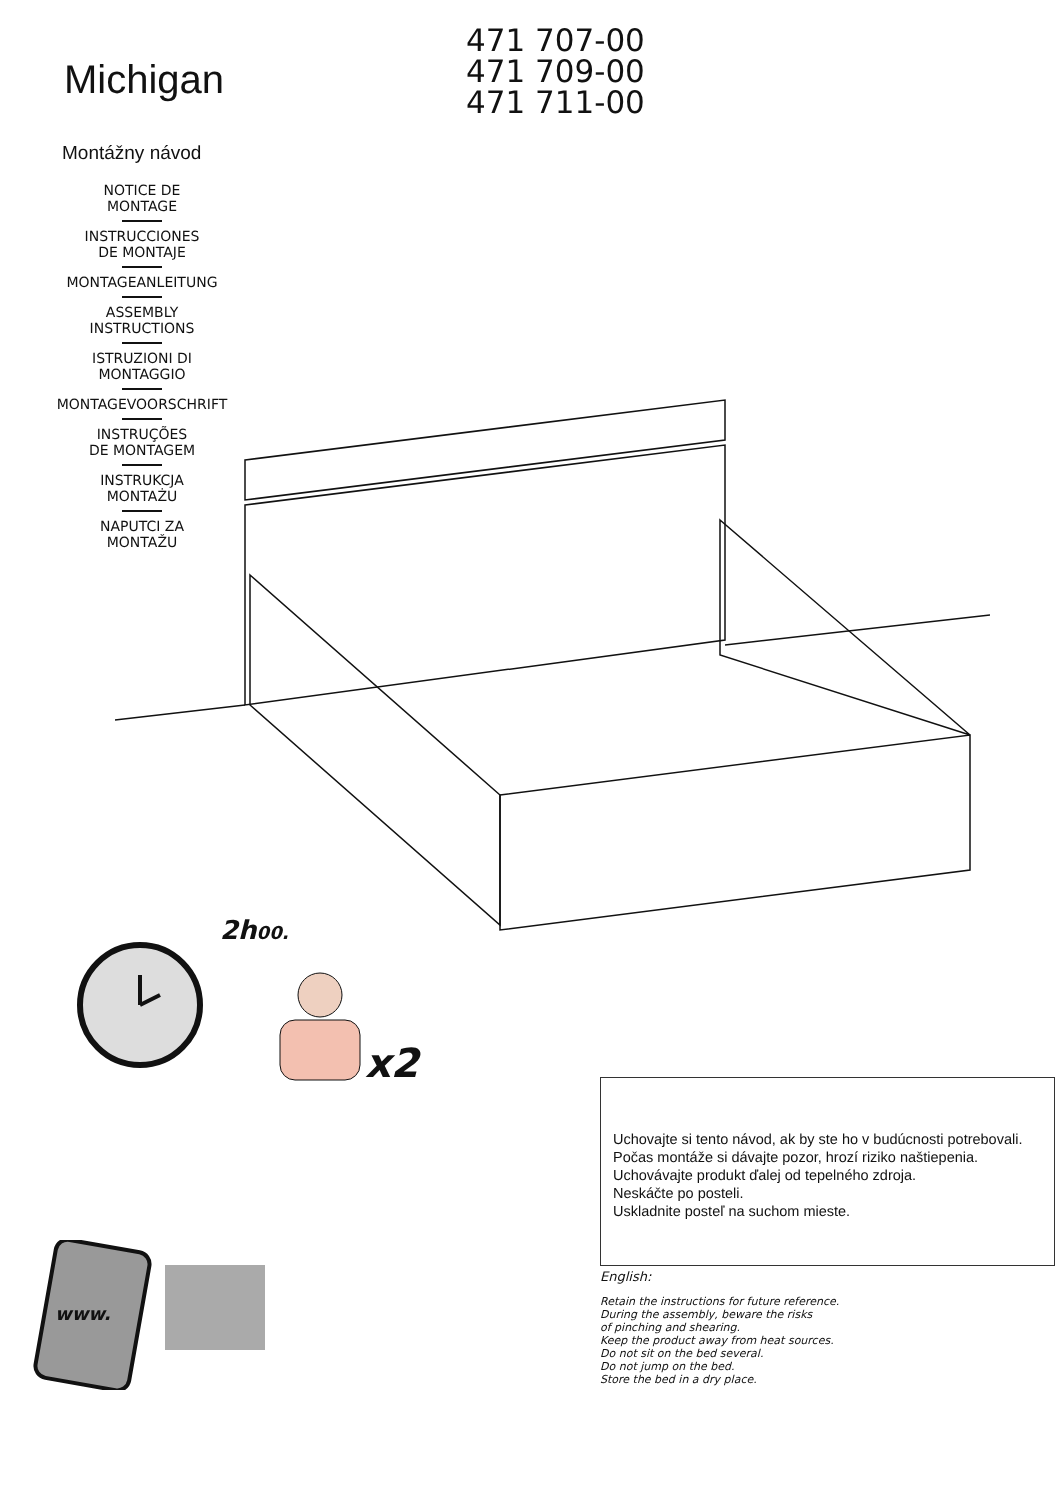Michigan
Montážny návod
NOTICE DE
MONTAGE
INSTRUCCIONES
DE MONTAJE
MONTAGEANLEITUNG
ASSEMBLY
INSTRUCTIONS
ISTRUZIONI DI
MONTAGGIO
MONTAGEVOORSCHRIFT
INSTRUÇÕES
DE MONTAGEM
INSTRUKCJA
MONTAŻU
NAPUTCI ZA
MONTAŽU
471 707-00
471 709-00
471 711-00
2h00.
x2
www.
Uchovajte si tento návod, ak by ste ho v budúcnosti potrebovali.
Počas montáže si dávajte pozor, hrozí riziko naštiepenia.
Uchovávajte produkt ďalej od tepelného zdroja.
Neskáčte po posteli.
Uskladnite posteľ na suchom mieste.
English:
Retain the instructions for future reference.
During the assembly, beware the risks
of pinching and shearing.
Keep the product away from heat sources.
Do not sit on the bed several.
Do not jump on the bed.
Store the bed in a dry place.